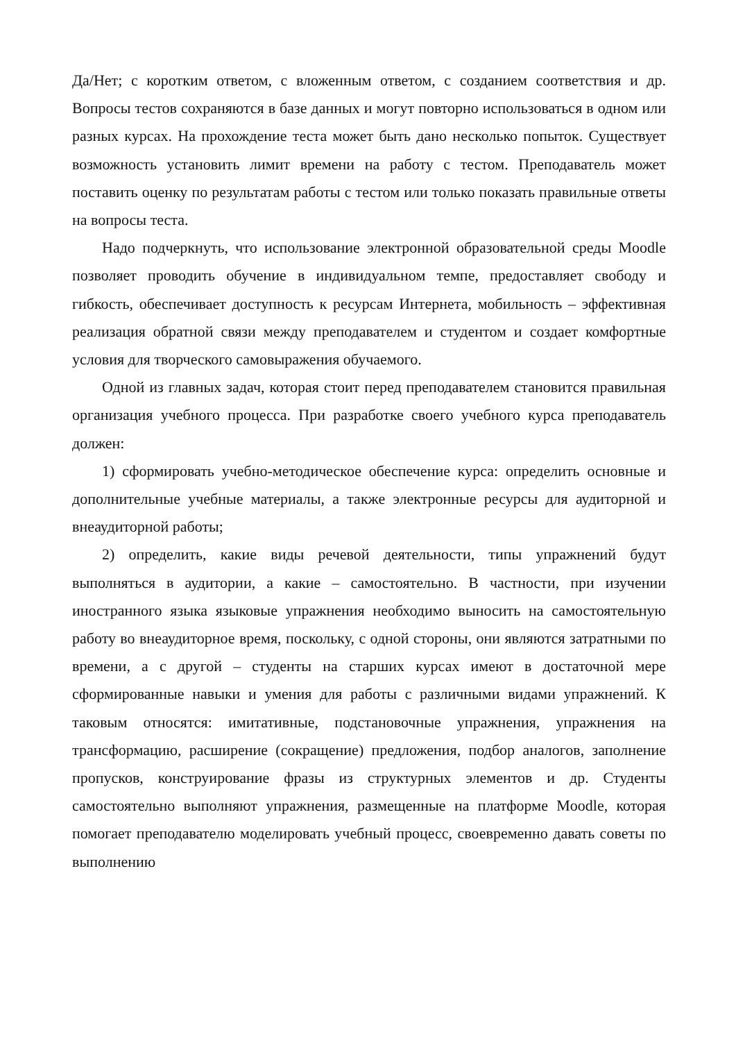Да/Нет; с коротким ответом, с вложенным ответом, с созданием соответствия и др. Вопросы тестов сохраняются в базе данных и могут повторно использоваться в одном или разных курсах. На прохождение теста может быть дано несколько попыток. Существует возможность установить лимит времени на работу с тестом. Преподаватель может поставить оценку по результатам работы с тестом или только показать правильные ответы на вопросы теста.
Надо подчеркнуть, что использование электронной образовательной среды Moodle позволяет проводить обучение в индивидуальном темпе, предоставляет свободу и гибкость, обеспечивает доступность к ресурсам Интернета, мобильность – эффективная реализация обратной связи между преподавателем и студентом и создает комфортные условия для творческого самовыражения обучаемого.
Одной из главных задач, которая стоит перед преподавателем становится правильная организация учебного процесса. При разработке своего учебного курса преподаватель должен:
1) сформировать учебно-методическое обеспечение курса: определить основные и дополнительные учебные материалы, а также электронные ресурсы для аудиторной и внеаудиторной работы;
2) определить, какие виды речевой деятельности, типы упражнений будут выполняться в аудитории, а какие – самостоятельно. В частности, при изучении иностранного языка языковые упражнения необходимо выносить на самостоятельную работу во внеаудиторное время, поскольку, с одной стороны, они являются затратными по времени, а с другой – студенты на старших курсах имеют в достаточной мере сформированные навыки и умения для работы с различными видами упражнений. К таковым относятся: имитативные, подстановочные упражнения, упражнения на трансформацию, расширение (сокращение) предложения, подбор аналогов, заполнение пропусков, конструирование фразы из структурных элементов и др. Студенты самостоятельно выполняют упражнения, размещенные на платформе Moodle, которая помогает преподавателю моделировать учебный процесс, своевременно давать советы по выполнению